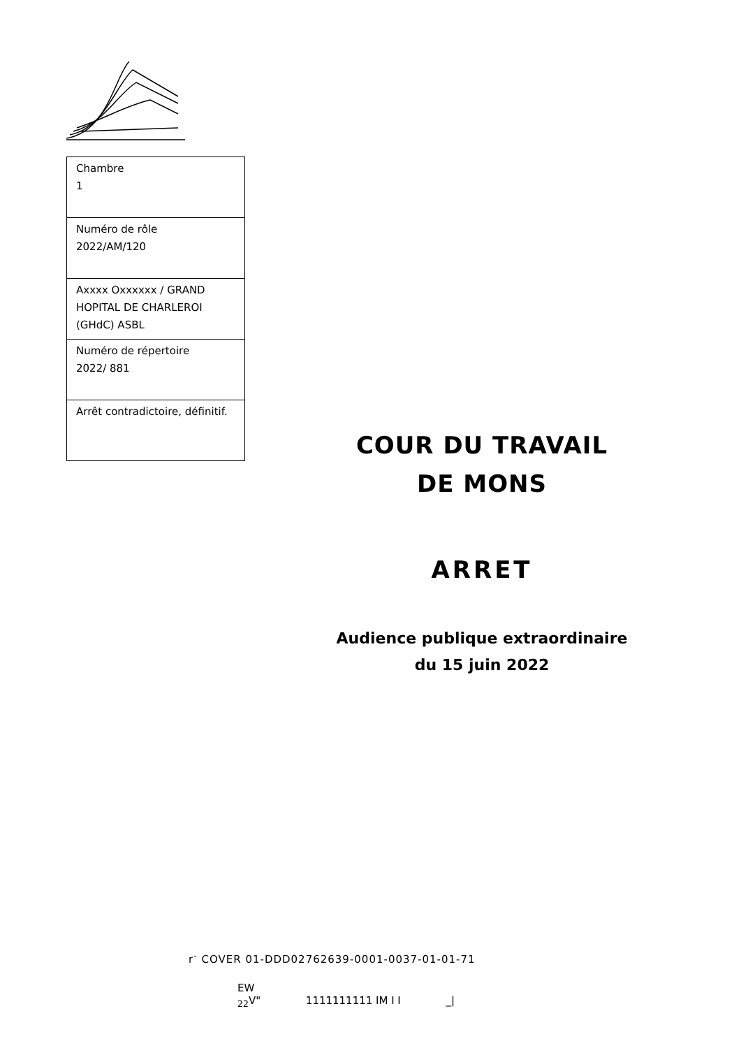| Chambre 1 |
| Numéro de rôle 2022/AM/120 |
| Axxxx Oxxxxxx / GRAND HOPITAL DE CHARLEROI (GHdC) ASBL |
| Numéro de répertoire 2022/ 881 |
| Arrêt contradictoire, définitif. |
COUR DU TRAVAIL
DE MONS
ARRET
Audience publique extraordinaire
du 15 juin 2022
r<sup>-</sup> COVER 01-DDD02762639-0001-0037-01-01-71
EW
<sub>22</sub>V" 1111111111 IM I I _|